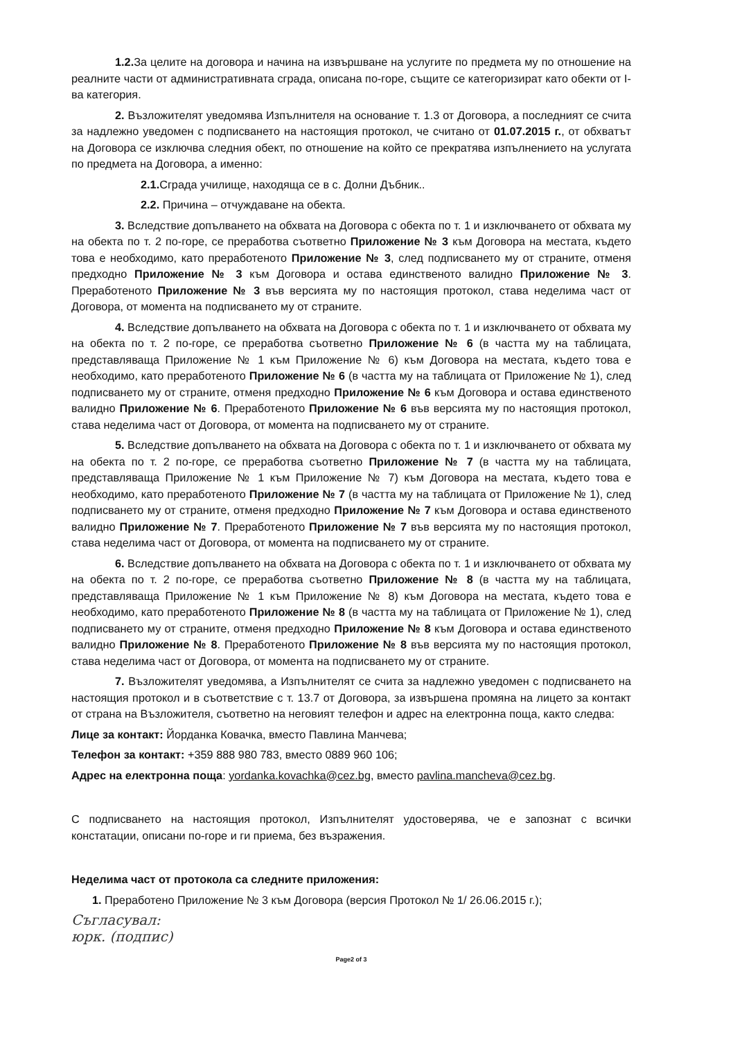1.2. За целите на договора и начина на извършване на услугите по предмета му по отношение на реалните части от административната сграда, описана по-горе, същите се категоризират като обекти от I-ва категория.
2. Възложителят уведомява Изпълнителя на основание т. 1.3 от Договора, а последният се счита за надлежно уведомен с подписването на настоящия протокол, че считано от 01.07.2015 г., от обхватът на Договора се изключва следния обект, по отношение на който се прекратява изпълнението на услугата по предмета на Договора, а именно:
2.1. Сграда училище, находяща се в с. Долни Дъбник..
2.2. Причина – отчуждаване на обекта.
3. Вследствие допълването на обхвата на Договора с обекта по т. 1 и изключването от обхвата му на обекта по т. 2 по-горе, се преработва съответно Приложение № 3 към Договора на местата, където това е необходимо, като преработеното Приложение № 3, след подписването му от страните, отменя предходно Приложение № 3 към Договора и остава единственото валидно Приложение № 3. Преработеното Приложение № 3 във версията му по настоящия протокол, става неделима част от Договора, от момента на подписването му от страните.
4. Вследствие допълването на обхвата на Договора с обекта по т. 1 и изключването от обхвата му на обекта по т. 2 по-горе, се преработва съответно Приложение № 6 (в частта му на таблицата, представляваща Приложение № 1 към Приложение № 6) към Договора на местата, където това е необходимо, като преработеното Приложение № 6 (в частта му на таблицата от Приложение № 1), след подписването му от страните, отменя предходно Приложение № 6 към Договора и остава единственото валидно Приложение № 6. Преработеното Приложение № 6 във версията му по настоящия протокол, става неделима част от Договора, от момента на подписването му от страните.
5. Вследствие допълването на обхвата на Договора с обекта по т. 1 и изключването от обхвата му на обекта по т. 2 по-горе, се преработва съответно Приложение № 7 (в частта му на таблицата, представляваща Приложение № 1 към Приложение № 7) към Договора на местата, където това е необходимо, като преработеното Приложение № 7 (в частта му на таблицата от Приложение № 1), след подписването му от страните, отменя предходно Приложение № 7 към Договора и остава единственото валидно Приложение № 7. Преработеното Приложение № 7 във версията му по настоящия протокол, става неделима част от Договора, от момента на подписването му от страните.
6. Вследствие допълването на обхвата на Договора с обекта по т. 1 и изключването от обхвата му на обекта по т. 2 по-горе, се преработва съответно Приложение № 8 (в частта му на таблицата, представляваща Приложение № 1 към Приложение № 8) към Договора на местата, където това е необходимо, като преработеното Приложение № 8 (в частта му на таблицата от Приложение № 1), след подписването му от страните, отменя предходно Приложение № 8 към Договора и остава единственото валидно Приложение № 8. Преработеното Приложение № 8 във версията му по настоящия протокол, става неделима част от Договора, от момента на подписването му от страните.
7. Възложителят уведомява, а Изпълнителят се счита за надлежно уведомен с подписването на настоящия протокол и в съответствие с т. 13.7 от Договора, за извършена промяна на лицето за контакт от страна на Възложителя, съответно на неговият телефон и адрес на електронна поща, както следва:
Лице за контакт: Йорданка Ковачка, вместо Павлина Манчева;
Телефон за контакт: +359 888 980 783, вместо 0889 960 106;
Адрес на електронна поща: yordanka.kovachka@cez.bg, вместо pavlina.mancheva@cez.bg.
С подписването на настоящия протокол, Изпълнителят удостоверява, че е запознат с всички констатации, описани по-горе и ги приема, без възражения.
Неделима част от протокола са следните приложения:
1. Преработено Приложение № 3 към Договора (версия Протокол № 1/ 26.06.2015 г.);
Съгласувал:
юрк. (подпис)
Page2 of 3